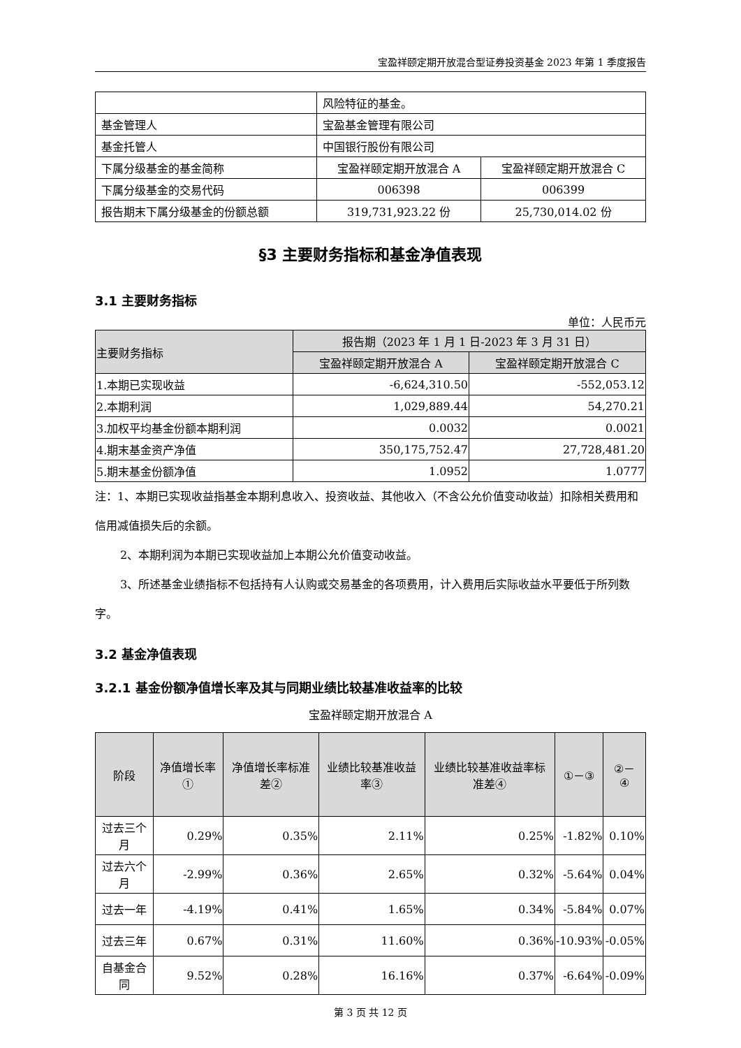宝盈祥颐定期开放混合型证券投资基金 2023 年第 1 季度报告
| | 风险特征的基金。 | |
| 基金管理人 | 宝盈基金管理有限公司 | |
| 基金托管人 | 中国银行股份有限公司 | |
| 下属分级基金的基金简称 | 宝盈祥颐定期开放混合 A | 宝盈祥颐定期开放混合 C |
| 下属分级基金的交易代码 | 006398 | 006399 |
| 报告期末下属分级基金的份额总额 | 319,731,923.22 份 | 25,730,014.02 份 |
§3 主要财务指标和基金净值表现
3.1 主要财务指标
单位：人民币元
| 主要财务指标 | 报告期（2023 年 1 月 1 日-2023 年 3 月 31 日） | |
| --- | --- | --- |
| | 宝盈祥颐定期开放混合 A | 宝盈祥颐定期开放混合 C |
| 1.本期已实现收益 | -6,624,310.50 | -552,053.12 |
| 2.本期利润 | 1,029,889.44 | 54,270.21 |
| 3.加权平均基金份额本期利润 | 0.0032 | 0.0021 |
| 4.期末基金资产净值 | 350,175,752.47 | 27,728,481.20 |
| 5.期末基金份额净值 | 1.0952 | 1.0777 |
注：1、本期已实现收益指基金本期利息收入、投资收益、其他收入（不含公允价值变动收益）扣除相关费用和信用减值损失后的余额。
2、本期利润为本期已实现收益加上本期公允价值变动收益。
3、所述基金业绩指标不包括持有人认购或交易基金的各项费用，计入费用后实际收益水平要低于所列数字。
3.2 基金净值表现
3.2.1 基金份额净值增长率及其与同期业绩比较基准收益率的比较
宝盈祥颐定期开放混合 A
| 阶段 | 净值增长率① | 净值增长率标准差② | 业绩比较基准收益率③ | 业绩比较基准收益率标准差④ | ①－③ | ②－④ |
| --- | --- | --- | --- | --- | --- | --- |
| 过去三个月 | 0.29% | 0.35% | 2.11% | 0.25% | -1.82% | 0.10% |
| 过去六个月 | -2.99% | 0.36% | 2.65% | 0.32% | -5.64% | 0.04% |
| 过去一年 | -4.19% | 0.41% | 1.65% | 0.34% | -5.84% | 0.07% |
| 过去三年 | 0.67% | 0.31% | 11.60% | 0.36% | -10.93% | -0.05% |
| 自基金合同 | 9.52% | 0.28% | 16.16% | 0.37% | -6.64% | -0.09% |
第 3 页 共 12 页